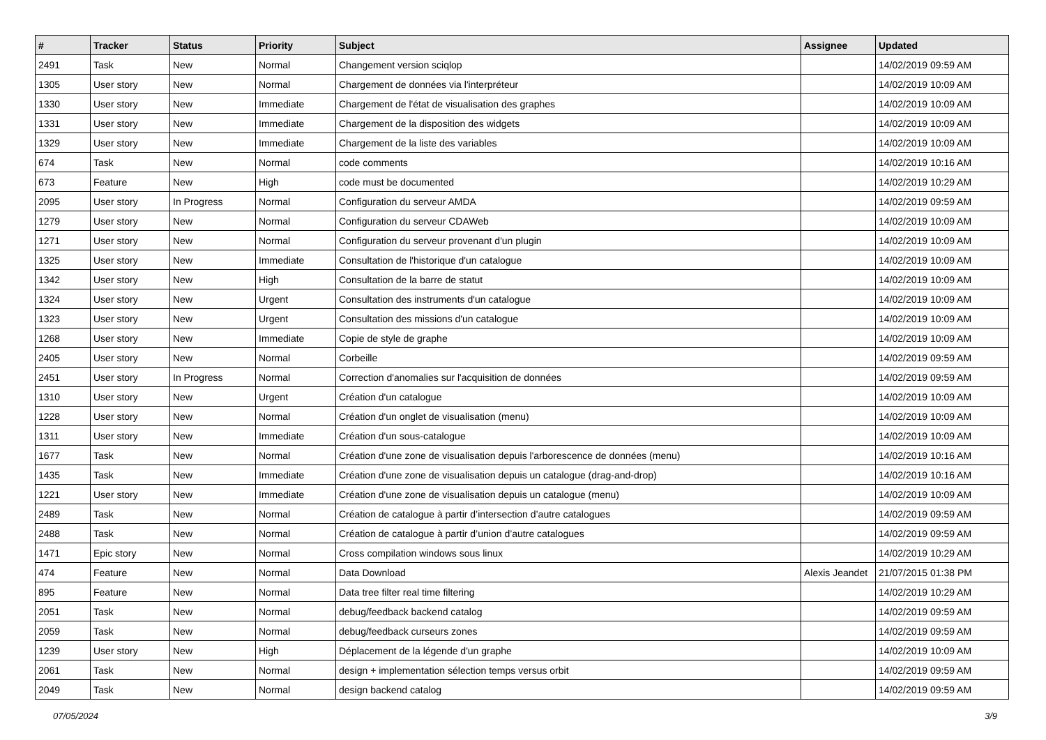| # | Tracker | Status | Priority | Subject | Assignee | Updated |
| --- | --- | --- | --- | --- | --- | --- |
| 2491 | Task | New | Normal | Changement version sciqlop | | 14/02/2019 09:59 AM |
| 1305 | User story | New | Normal | Chargement de données via l'interpréteur | | 14/02/2019 10:09 AM |
| 1330 | User story | New | Immediate | Chargement de l'état de visualisation des graphes | | 14/02/2019 10:09 AM |
| 1331 | User story | New | Immediate | Chargement de la disposition des widgets | | 14/02/2019 10:09 AM |
| 1329 | User story | New | Immediate | Chargement de la liste des variables | | 14/02/2019 10:09 AM |
| 674 | Task | New | Normal | code comments | | 14/02/2019 10:16 AM |
| 673 | Feature | New | High | code must be documented | | 14/02/2019 10:29 AM |
| 2095 | User story | In Progress | Normal | Configuration du serveur AMDA | | 14/02/2019 09:59 AM |
| 1279 | User story | New | Normal | Configuration du serveur CDAWeb | | 14/02/2019 10:09 AM |
| 1271 | User story | New | Normal | Configuration du serveur provenant d'un plugin | | 14/02/2019 10:09 AM |
| 1325 | User story | New | Immediate | Consultation de l'historique d'un catalogue | | 14/02/2019 10:09 AM |
| 1342 | User story | New | High | Consultation de la barre de statut | | 14/02/2019 10:09 AM |
| 1324 | User story | New | Urgent | Consultation des instruments d'un catalogue | | 14/02/2019 10:09 AM |
| 1323 | User story | New | Urgent | Consultation des missions d'un catalogue | | 14/02/2019 10:09 AM |
| 1268 | User story | New | Immediate | Copie de style de graphe | | 14/02/2019 10:09 AM |
| 2405 | User story | New | Normal | Corbeille | | 14/02/2019 09:59 AM |
| 2451 | User story | In Progress | Normal | Correction d'anomalies sur l'acquisition de données | | 14/02/2019 09:59 AM |
| 1310 | User story | New | Urgent | Création d'un catalogue | | 14/02/2019 10:09 AM |
| 1228 | User story | New | Normal | Création d'un onglet de visualisation (menu) | | 14/02/2019 10:09 AM |
| 1311 | User story | New | Immediate | Création d'un sous-catalogue | | 14/02/2019 10:09 AM |
| 1677 | Task | New | Normal | Création d'une zone de visualisation depuis l'arborescence de données (menu) | | 14/02/2019 10:16 AM |
| 1435 | Task | New | Immediate | Création d'une zone de visualisation depuis un catalogue (drag-and-drop) | | 14/02/2019 10:16 AM |
| 1221 | User story | New | Immediate | Création d'une zone de visualisation depuis un catalogue (menu) | | 14/02/2019 10:09 AM |
| 2489 | Task | New | Normal | Création de catalogue à partir d’intersection d’autre catalogues | | 14/02/2019 09:59 AM |
| 2488 | Task | New | Normal | Création de catalogue à partir d’union d’autre catalogues | | 14/02/2019 09:59 AM |
| 1471 | Epic story | New | Normal | Cross compilation windows sous linux | | 14/02/2019 10:29 AM |
| 474 | Feature | New | Normal | Data Download | Alexis Jeandet | 21/07/2015 01:38 PM |
| 895 | Feature | New | Normal | Data tree filter real time filtering | | 14/02/2019 10:29 AM |
| 2051 | Task | New | Normal | debug/feedback backend catalog | | 14/02/2019 09:59 AM |
| 2059 | Task | New | Normal | debug/feedback curseurs zones | | 14/02/2019 09:59 AM |
| 1239 | User story | New | High | Déplacement de la légende d'un graphe | | 14/02/2019 10:09 AM |
| 2061 | Task | New | Normal | design + implementation sélection temps versus orbit | | 14/02/2019 09:59 AM |
| 2049 | Task | New | Normal | design backend catalog | | 14/02/2019 09:59 AM |
07/05/2024 3/9